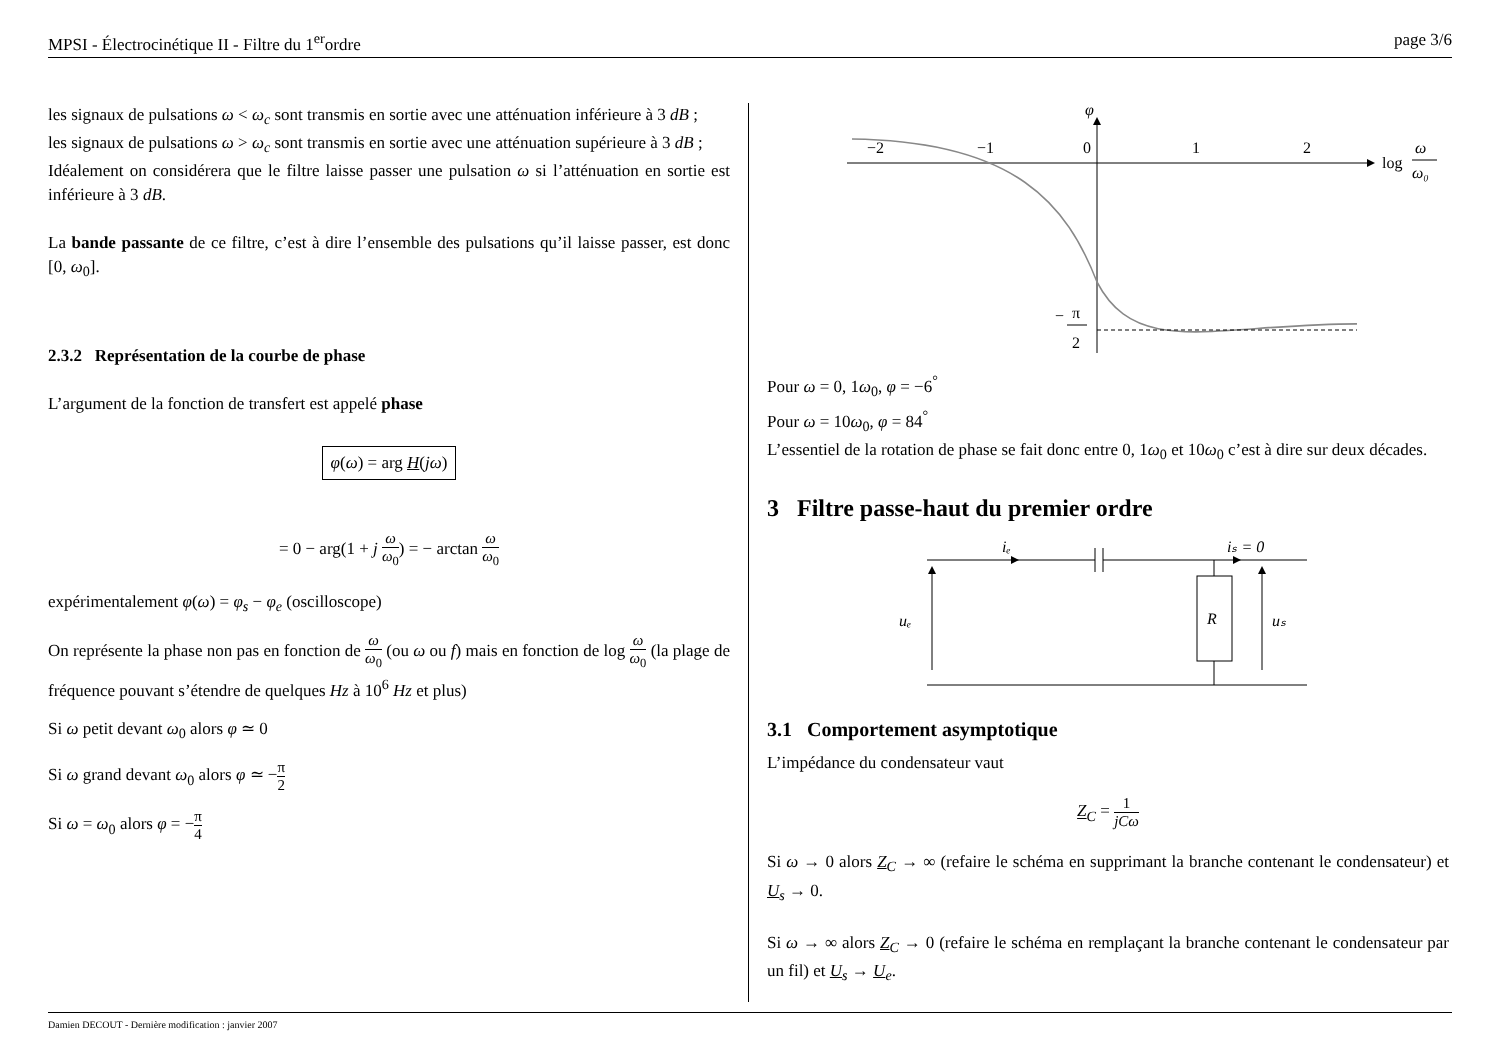MPSI - Électrocinétique II - Filtre du 1<sup>er</sup>ordre page 3/6
les signaux de pulsations ω < ω<sub>c</sub> sont transmis en sortie avec une atténuation inférieure à 3 dB ;
les signaux de pulsations ω > ω<sub>c</sub> sont transmis en sortie avec une atténuation supérieure à 3 dB ;
Idéalement on considérera que le filtre laisse passer une pulsation ω si l’atténuation en sortie est inférieure à 3 dB.
La bande passante de ce filtre, c’est à dire l’ensemble des pulsations qu’il laisse passer, est donc [0, ω<sub>0</sub>].
2.3.2 Représentation de la courbe de phase
L’argument de la fonction de transfert est appelé phase
φ(ω) = arg H(jω)
= 0 − arg(1 + j ω ω<sub>0</sub>) = − arctan ω ω<sub>0</sub>
expérimentalement φ(ω) = φ<sub>s</sub> − φ<sub>e</sub> (oscilloscope)
On représente la phase non pas en fonction de ω ω<sub>0</sub> (ou ω ou f) mais en fonction de log ω ω<sub>0</sub> (la plage de fréquence pouvant s’étendre de quelques Hz à 10<sup>6</sup> Hz et plus)
Si ω petit devant ω<sub>0</sub> alors φ ≃ 0
Si ω grand devant ω<sub>0</sub> alors φ ≃ −π 2
Si ω = ω<sub>0</sub> alors φ = −π 4
φ
−2
−1
0
1
2
log
ω
ω₀
−
π
2
Pour ω = 0, 1ω<sub>0</sub>, φ = −6<sup>°</sup>
Pour ω = 10ω<sub>0</sub>, φ = 84<sup>°</sup>
L’essentiel de la rotation de phase se fait donc entre 0, 1ω<sub>0</sub> et 10ω<sub>0</sub> c’est à dire sur deux décades.
3 Filtre passe-haut du premier ordre
iₑ
iₛ = 0
R
uₑ
uₛ
3.1 Comportement asymptotique
L’impédance du condensateur vaut
Z<sub>C</sub> = 1 jCω
Si ω → 0 alors Z<sub>C</sub> → ∞ (refaire le schéma en supprimant la branche contenant le condensateur) et U<sub>s</sub> → 0.
Si ω → ∞ alors Z<sub>C</sub> → 0 (refaire le schéma en remplaçant la branche contenant le condensateur par un fil) et U<sub>s</sub> → U<sub>e</sub>.
Damien DECOUT - Dernière modification : janvier 2007